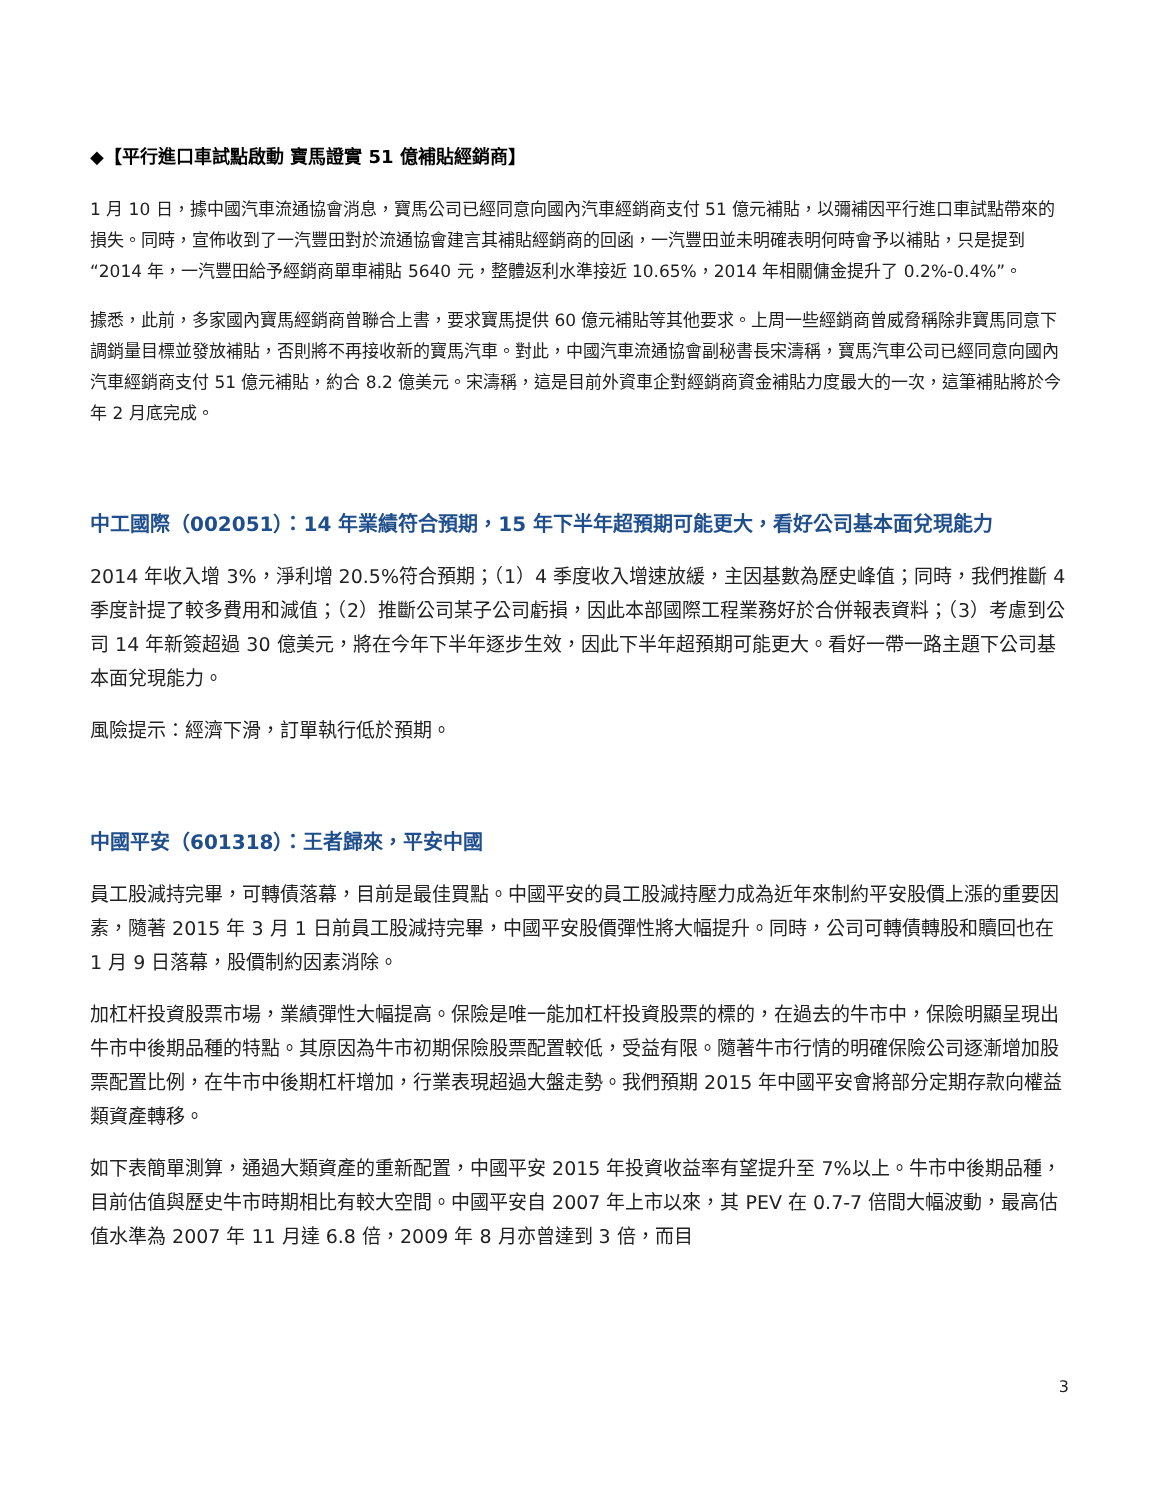◆【平行進口車試點啟動 寶馬證實 51 億補貼經銷商】
1 月 10 日，據中國汽車流通協會消息，寶馬公司已經同意向國內汽車經銷商支付 51 億元補貼，以彌補因平行進口車試點帶來的損失。同時，宣佈收到了一汽豐田對於流通協會建言其補貼經銷商的回函，一汽豐田並未明確表明何時會予以補貼，只是提到“2014 年，一汽豐田給予經銷商單車補貼 5640 元，整體返利水準接近 10.65%，2014 年相關傭金提升了 0.2%-0.4%”。
據悉，此前，多家國內寶馬經銷商曾聯合上書，要求寶馬提供 60 億元補貼等其他要求。上周一些經銷商曾威脅稱除非寶馬同意下調銷量目標並發放補貼，否則將不再接收新的寶馬汽車。對此，中國汽車流通協會副秘書長宋濤稱，寶馬汽車公司已經同意向國內汽車經銷商支付 51 億元補貼，約合 8.2 億美元。宋濤稱，這是目前外資車企對經銷商資金補貼力度最大的一次，這筆補貼將於今年 2 月底完成。
中工國際（002051）：14 年業績符合預期，15 年下半年超預期可能更大，看好公司基本面兌現能力
2014 年收入增 3%，淨利增 20.5%符合預期；（1）4 季度收入增速放緩，主因基數為歷史峰值；同時，我們推斷 4 季度計提了較多費用和減值；（2）推斷公司某子公司虧損，因此本部國際工程業務好於合併報表資料；（3）考慮到公司 14 年新簽超過 30 億美元，將在今年下半年逐步生效，因此下半年超預期可能更大。看好一帶一路主題下公司基本面兌現能力。
風險提示：經濟下滑，訂單執行低於預期。
中國平安（601318）：王者歸來，平安中國
員工股減持完畢，可轉債落幕，目前是最佳買點。中國平安的員工股減持壓力成為近年來制約平安股價上漲的重要因素，隨著 2015 年 3 月 1 日前員工股減持完畢，中國平安股價彈性將大幅提升。同時，公司可轉債轉股和贖回也在 1 月 9 日落幕，股價制約因素消除。
加杠杆投資股票市場，業績彈性大幅提高。保險是唯一能加杠杆投資股票的標的，在過去的牛市中，保險明顯呈現出牛市中後期品種的特點。其原因為牛市初期保險股票配置較低，受益有限。隨著牛市行情的明確保險公司逐漸增加股票配置比例，在牛市中後期杠杆增加，行業表現超過大盤走勢。我們預期 2015 年中國平安會將部分定期存款向權益類資產轉移。
如下表簡單測算，通過大類資產的重新配置，中國平安 2015 年投資收益率有望提升至 7%以上。牛市中後期品種，目前估值與歷史牛市時期相比有較大空間。中國平安自 2007 年上市以來，其 PEV 在 0.7-7 倍間大幅波動，最高估值水準為 2007 年 11 月達 6.8 倍，2009 年 8 月亦曾達到 3 倍，而目
3